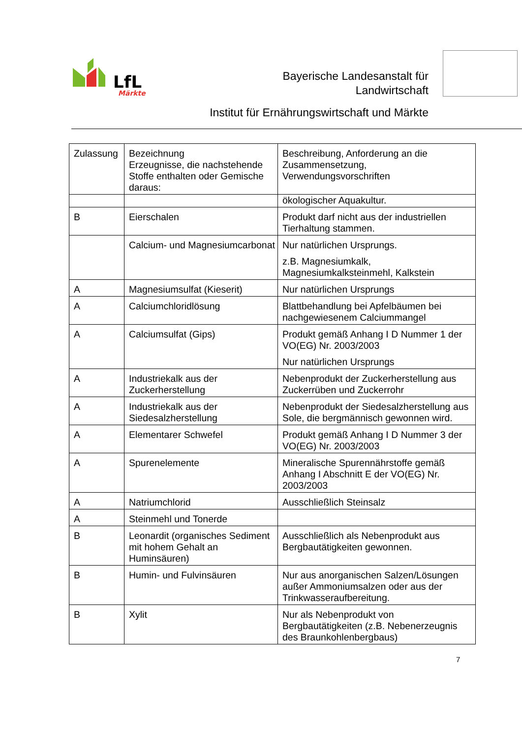LfL
Märkte
Bayerische Landesanstalt für
Landwirtschaft
Institut für Ernährungswirtschaft und Märkte
| Zulassung | Bezeichnung Erzeugnisse, die nachstehende Stoffe enthalten oder Gemische daraus: | Beschreibung, Anforderung an die Zusammensetzung, Verwendungsvorschriften |
| | | ökologischer Aquakultur. |
| B | Eierschalen | Produkt darf nicht aus der industriellen Tierhaltung stammen. |
| | Calcium- und Magnesiumcarbonat | Nur natürlichen Ursprungs. z.B. Magnesiumkalk, Magnesiumkalksteinmehl, Kalkstein |
| A | Magnesiumsulfat (Kieserit) | Nur natürlichen Ursprungs |
| A | Calciumchloridlösung | Blattbehandlung bei Apfelbäumen bei nachgewiesenem Calciummangel |
| A | Calciumsulfat (Gips) | Produkt gemäß Anhang I D Nummer 1 der VO(EG) Nr. 2003/2003 Nur natürlichen Ursprungs |
| A | Industriekalk aus der Zuckerherstellung | Nebenprodukt der Zuckerherstellung aus Zuckerrüben und Zuckerrohr |
| A | Industriekalk aus der Siedesalzherstellung | Nebenprodukt der Siedesalzherstellung aus Sole, die bergmännisch gewonnen wird. |
| A | Elementarer Schwefel | Produkt gemäß Anhang I D Nummer 3 der VO(EG) Nr. 2003/2003 |
| A | Spurenelemente | Mineralische Spurennährstoffe gemäß Anhang I Abschnitt E der VO(EG) Nr. 2003/2003 |
| A | Natriumchlorid | Ausschließlich Steinsalz |
| A | Steinmehl und Tonerde | |
| B | Leonardit (organisches Sediment mit hohem Gehalt an Huminsäuren) | Ausschließlich als Nebenprodukt aus Bergbautätigkeiten gewonnen. |
| B | Humin- und Fulvinsäuren | Nur aus anorganischen Salzen/Lösungen außer Ammoniumsalzen oder aus der Trinkwasseraufbereitung. |
| B | Xylit | Nur als Nebenprodukt von Bergbautätigkeiten (z.B. Nebenerzeugnis des Braunkohlenbergbaus) |
7